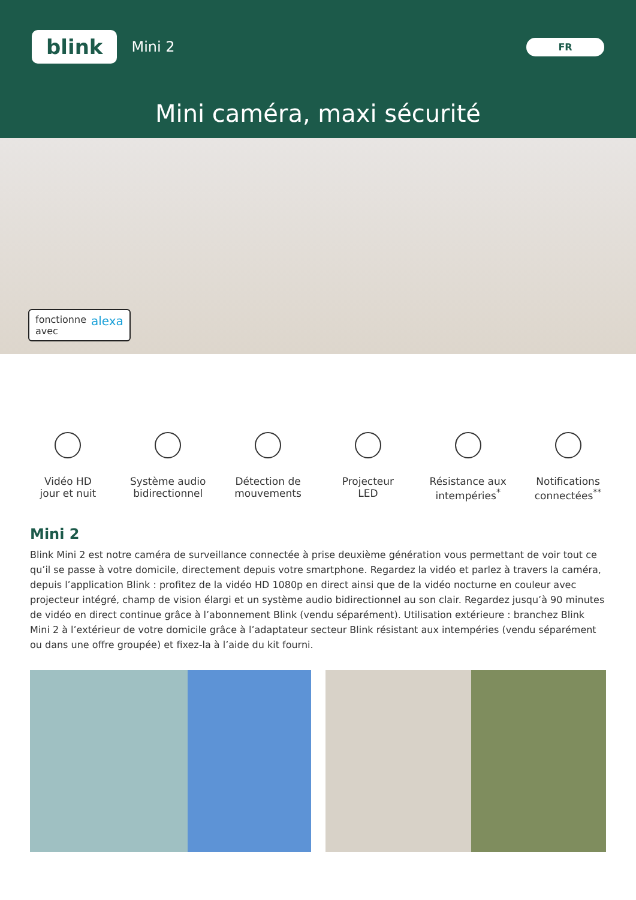blink Mini 2 FR
Mini caméra, maxi sécurité
fonctionne
avec alexa
Vidéo HD
jour et nuit
Système audio
bidirectionnel
Détection de
mouvements
Projecteur
LED
Résistance aux
intempéries<sup>*</sup>
Notifications
connectées<sup>**</sup>
Mini 2
Blink Mini 2 est notre caméra de surveillance connectée à prise deuxième génération vous permettant de voir tout ce qu’il se passe à votre domicile, directement depuis votre smartphone. Regardez la vidéo et parlez à travers la caméra, depuis l’application Blink : profitez de la vidéo HD 1080p en direct ainsi que de la vidéo nocturne en couleur avec projecteur intégré, champ de vision élargi et un système audio bidirectionnel au son clair. Regardez jusqu’à 90 minutes de vidéo en direct continue grâce à l’abonnement Blink (vendu séparément). Utilisation extérieure : branchez Blink Mini 2 à l’extérieur de votre domicile grâce à l’adaptateur secteur Blink résistant aux intempéries (vendu séparément ou dans une offre groupée) et fixez-la à l’aide du kit fourni.